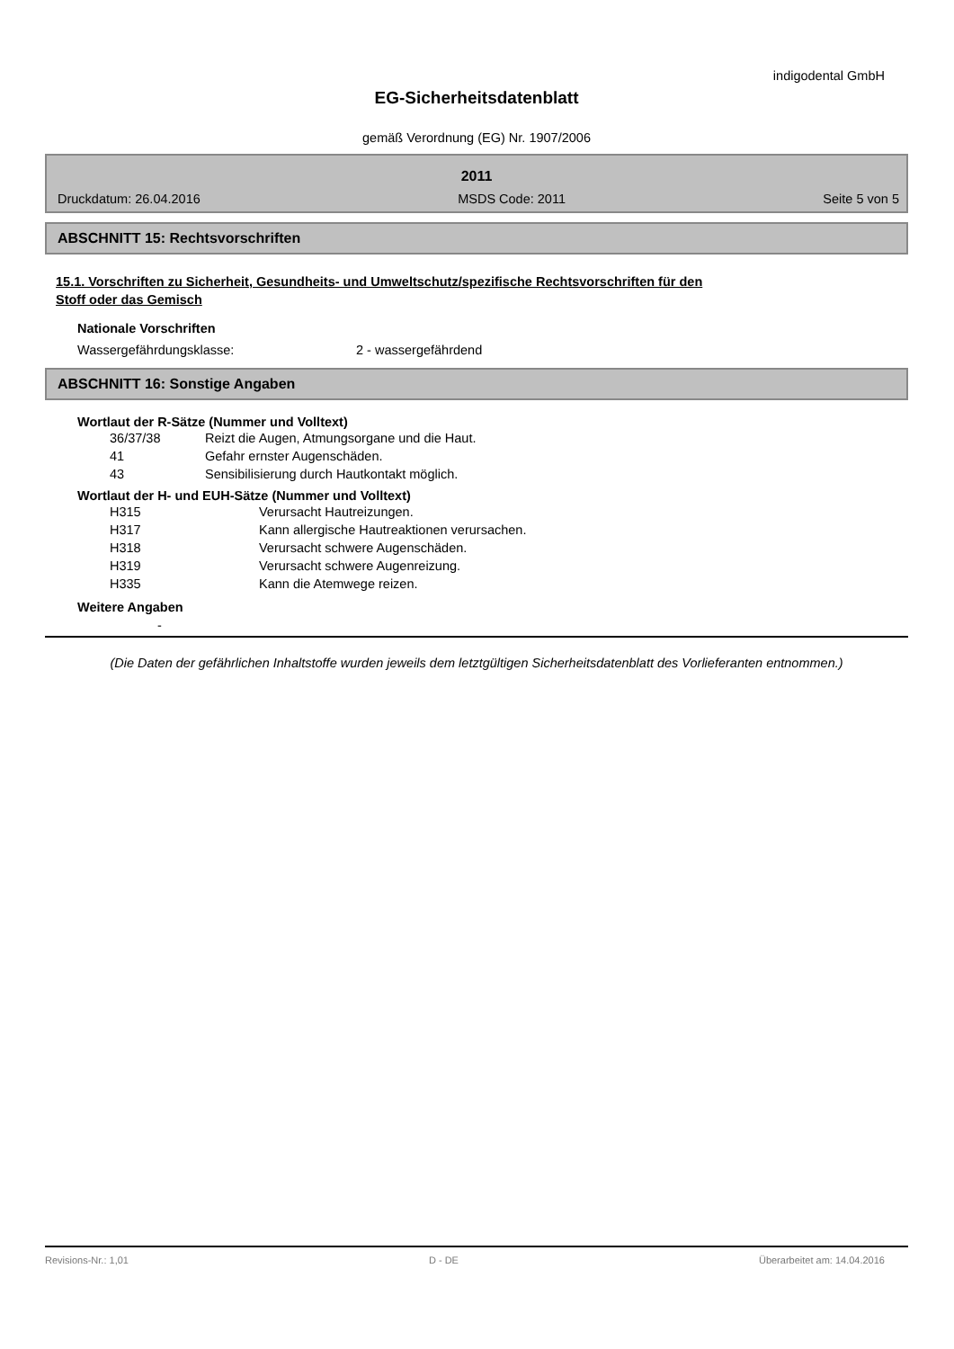indigodental GmbH
EG-Sicherheitsdatenblatt
gemäß Verordnung (EG) Nr. 1907/2006
2011
Druckdatum: 26.04.2016 MSDS Code: 2011 Seite 5 von 5
ABSCHNITT 15: Rechtsvorschriften
15.1. Vorschriften zu Sicherheit, Gesundheits- und Umweltschutz/spezifische Rechtsvorschriften für den
Stoff oder das Gemisch
Nationale Vorschriften
Wassergefährdungsklasse: 2 - wassergefährdend
ABSCHNITT 16: Sonstige Angaben
Wortlaut der R-Sätze (Nummer und Volltext)
36/37/38 Reizt die Augen, Atmungsorgane und die Haut.
41 Gefahr ernster Augenschäden.
43 Sensibilisierung durch Hautkontakt möglich.
Wortlaut der H- und EUH-Sätze (Nummer und Volltext)
H315 Verursacht Hautreizungen.
H317 Kann allergische Hautreaktionen verursachen.
H318 Verursacht schwere Augenschäden.
H319 Verursacht schwere Augenreizung.
H335 Kann die Atemwege reizen.
Weitere Angaben
-
(Die Daten der gefährlichen Inhaltstoffe wurden jeweils dem letztgültigen Sicherheitsdatenblatt des Vorlieferanten entnommen.)
Revisions-Nr.: 1,01 D - DE Überarbeitet am: 14.04.2016